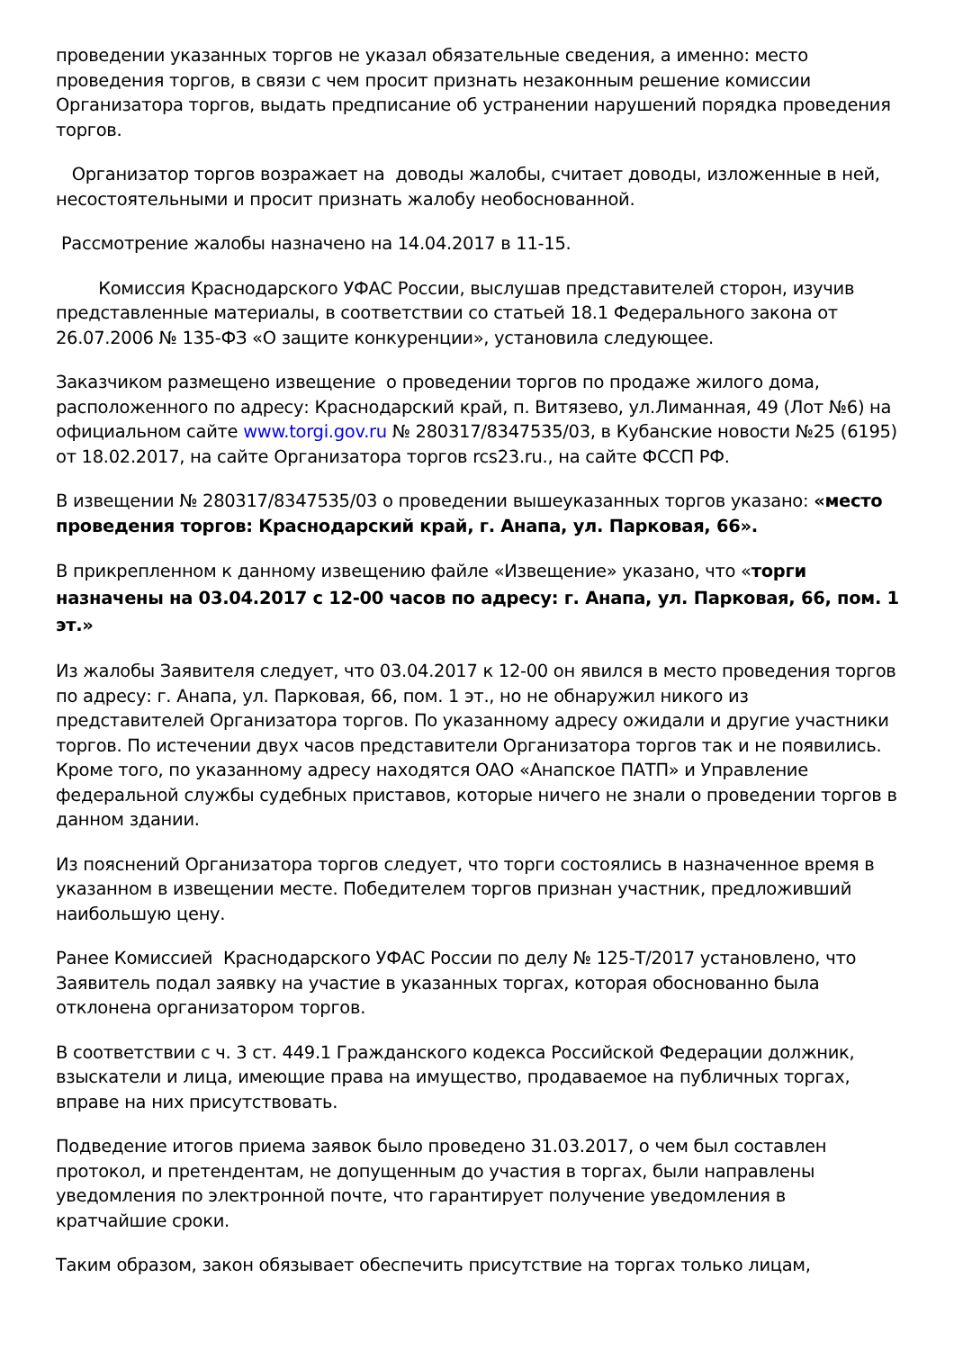проведении указанных торгов не указал обязательные сведения, а именно: место проведения торгов, в связи с чем просит признать незаконным решение комиссии Организатора торгов, выдать предписание об устранении нарушений порядка проведения торгов.
Организатор торгов возражает на доводы жалобы, считает доводы, изложенные в ней, несостоятельными и просит признать жалобу необоснованной.
Рассмотрение жалобы назначено на 14.04.2017 в 11-15.
Комиссия Краснодарского УФАС России, выслушав представителей сторон, изучив представленные материалы, в соответствии со статьей 18.1 Федерального закона от 26.07.2006 № 135-ФЗ «О защите конкуренции», установила следующее.
Заказчиком размещено извещение о проведении торгов по продаже жилого дома, расположенного по адресу: Краснодарский край, п. Витязево, ул.Лиманная, 49 (Лот №6) на официальном сайте www.torgi.gov.ru № 280317/8347535/03, в Кубанские новости №25 (6195) от 18.02.2017, на сайте Организатора торгов rcs23.ru., на сайте ФССП РФ.
В извещении № 280317/8347535/03 о проведении вышеуказанных торгов указано: «место проведения торгов: Краснодарский край, г. Анапа, ул. Парковая, 66».
В прикрепленном к данному извещению файле «Извещение» указано, что «торги назначены на 03.04.2017 с 12-00 часов по адресу: г. Анапа, ул. Парковая, 66, пом. 1 эт.»
Из жалобы Заявителя следует, что 03.04.2017 к 12-00 он явился в место проведения торгов по адресу: г. Анапа, ул. Парковая, 66, пом. 1 эт., но не обнаружил никого из представителей Организатора торгов. По указанному адресу ожидали и другие участники торгов. По истечении двух часов представители Организатора торгов так и не появились. Кроме того, по указанному адресу находятся ОАО «Анапское ПАТП» и Управление федеральной службы судебных приставов, которые ничего не знали о проведении торгов в данном здании.
Из пояснений Организатора торгов следует, что торги состоялись в назначенное время в указанном в извещении месте. Победителем торгов признан участник, предложивший наибольшую цену.
Ранее Комиссией Краснодарского УФАС России по делу № 125-Т/2017 установлено, что Заявитель подал заявку на участие в указанных торгах, которая обоснованно была отклонена организатором торгов.
В соответствии с ч. 3 ст. 449.1 Гражданского кодекса Российской Федерации должник, взыскатели и лица, имеющие права на имущество, продаваемое на публичных торгах, вправе на них присутствовать.
Подведение итогов приема заявок было проведено 31.03.2017, о чем был составлен протокол, и претендентам, не допущенным до участия в торгах, были направлены уведомления по электронной почте, что гарантирует получение уведомления в кратчайшие сроки.
Таким образом, закон обязывает обеспечить присутствие на торгах только лицам,